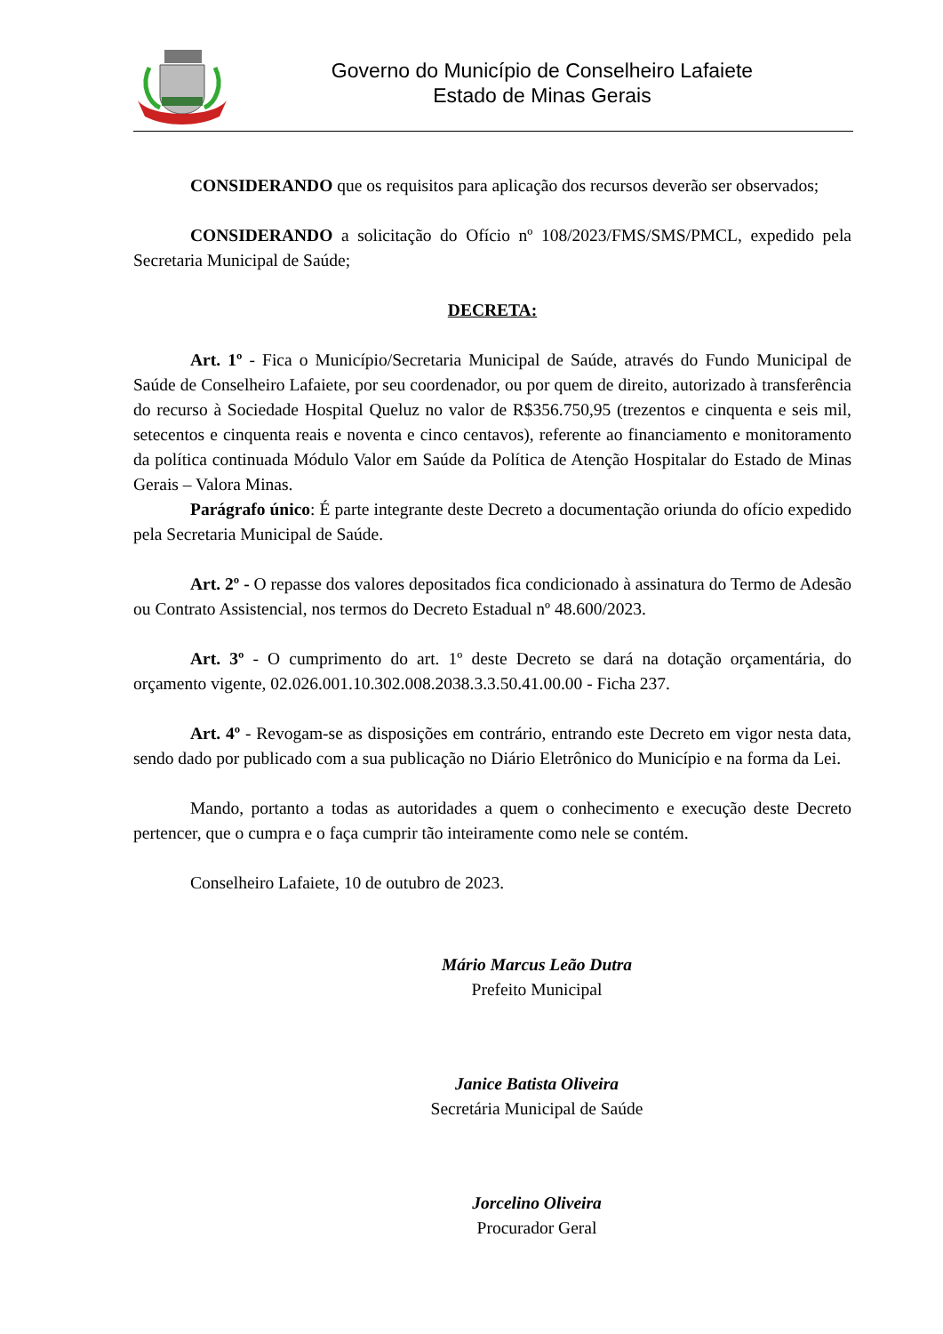Governo do Município de Conselheiro Lafaiete
Estado de Minas Gerais
CONSIDERANDO que os requisitos para aplicação dos recursos deverão ser observados;
CONSIDERANDO a solicitação do Ofício nº 108/2023/FMS/SMS/PMCL, expedido pela Secretaria Municipal de Saúde;
DECRETA:
Art. 1º - Fica o Município/Secretaria Municipal de Saúde, através do Fundo Municipal de Saúde de Conselheiro Lafaiete, por seu coordenador, ou por quem de direito, autorizado à transferência do recurso à Sociedade Hospital Queluz no valor de R$356.750,95 (trezentos e cinquenta e seis mil, setecentos e cinquenta reais e noventa e cinco centavos), referente ao financiamento e monitoramento da política continuada Módulo Valor em Saúde da Política de Atenção Hospitalar do Estado de Minas Gerais – Valora Minas.
Parágrafo único: É parte integrante deste Decreto a documentação oriunda do ofício expedido pela Secretaria Municipal de Saúde.
Art. 2º - O repasse dos valores depositados fica condicionado à assinatura do Termo de Adesão ou Contrato Assistencial, nos termos do Decreto Estadual nº 48.600/2023.
Art. 3º - O cumprimento do art. 1º deste Decreto se dará na dotação orçamentária, do orçamento vigente, 02.026.001.10.302.008.2038.3.3.50.41.00.00 - Ficha 237.
Art. 4º - Revogam-se as disposições em contrário, entrando este Decreto em vigor nesta data, sendo dado por publicado com a sua publicação no Diário Eletrônico do Município e na forma da Lei.
Mando, portanto a todas as autoridades a quem o conhecimento e execução deste Decreto pertencer, que o cumpra e o faça cumprir tão inteiramente como nele se contém.
Conselheiro Lafaiete, 10 de outubro de 2023.
Mário Marcus Leão Dutra
Prefeito Municipal
Janice Batista Oliveira
Secretária Municipal de Saúde
Jorcelino Oliveira
Procurador Geral